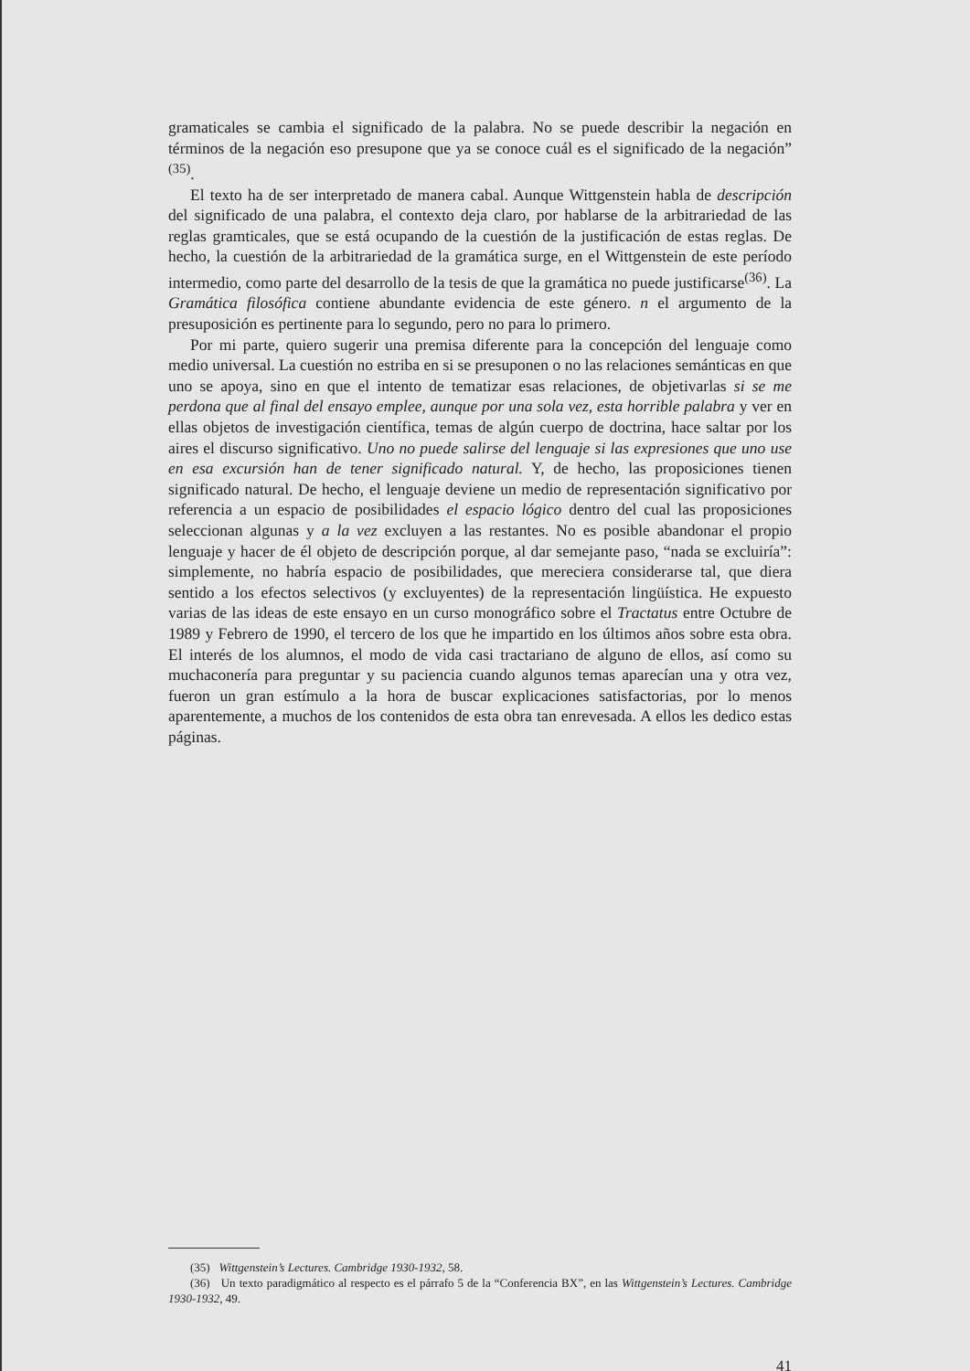gramaticales se cambia el significado de la palabra. No se puede describir la negación en términos de la negación eso presupone que ya se conoce cuál es el significado de la negación” <sup>(35)</sup>.
El texto ha de ser interpretado de manera cabal. Aunque Wittgenstein habla de descripción del significado de una palabra, el contexto deja claro, por hablarse de la arbitrariedad de las reglas gramticales, que se está ocupando de la cuestión de la justificación de estas reglas. De hecho, la cuestión de la arbitrariedad de la gramática surge, en el Wittgenstein de este período intermedio, como parte del desarrollo de la tesis de que la gramática no puede justificarse<sup>(36)</sup>. La Gramática filosófica contiene abundante evidencia de este género. n el argumento de la presuposición es pertinente para lo segundo, pero no para lo primero.
Por mi parte, quiero sugerir una premisa diferente para la concepción del lenguaje como medio universal. La cuestión no estriba en si se presuponen o no las relaciones semánticas en que uno se apoya, sino en que el intento de tematizar esas relaciones, de objetivarlas si se me perdona que al final del ensayo emplee, aunque por una sola vez, esta horrible palabra y ver en ellas objetos de investigación científica, temas de algún cuerpo de doctrina, hace saltar por los aires el discurso significativo. Uno no puede salirse del lenguaje si las expresiones que uno use en esa excursión han de tener significado natural. Y, de hecho, las proposiciones tienen significado natural. De hecho, el lenguaje deviene un medio de representación significativo por referencia a un espacio de posibilidades el espacio lógico dentro del cual las proposiciones seleccionan algunas y a la vez excluyen a las restantes. No es posible abandonar el propio lenguaje y hacer de él objeto de descripción porque, al dar semejante paso, “nada se excluiría”: simplemente, no habría espacio de posibilidades, que mereciera considerarse tal, que diera sentido a los efectos selectivos (y excluyentes) de la representación lingüística. He expuesto varias de las ideas de este ensayo en un curso monográfico sobre el Tractatus entre Octubre de 1989 y Febrero de 1990, el tercero de los que he impartido en los últimos años sobre esta obra. El interés de los alumnos, el modo de vida casi tractariano de alguno de ellos, así como su muchaconería para preguntar y su paciencia cuando algunos temas aparecían una y otra vez, fueron un gran estímulo a la hora de buscar explicaciones satisfactorias, por lo menos aparentemente, a muchos de los contenidos de esta obra tan enrevesada. A ellos les dedico estas páginas.
(35) Wittgenstein’s Lectures. Cambridge 1930-1932, 58.
(36) Un texto paradigmático al respecto es el párrafo 5 de la “Conferencia BX”, en las Wittgenstein’s Lectures. Cambridge 1930-1932, 49.
41